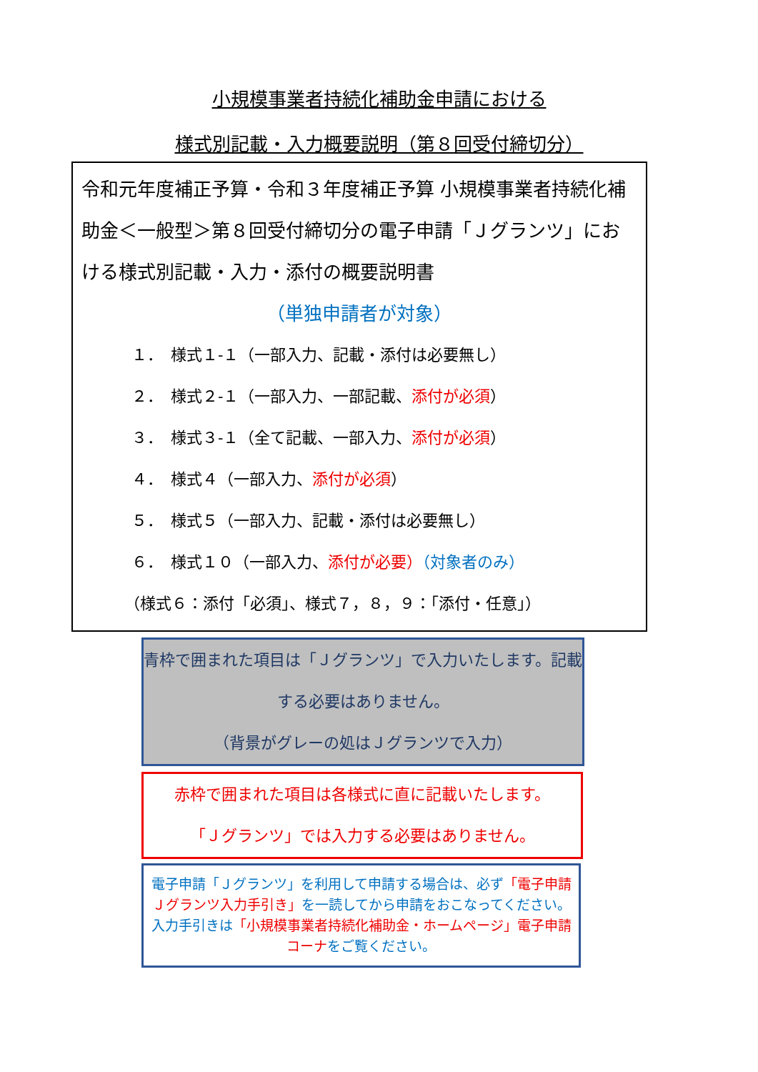小規模事業者持続化補助金申請における
様式別記載・入力概要説明（第８回受付締切分）
令和元年度補正予算・令和３年度補正予算 小規模事業者持続化補助金＜一般型＞第８回受付締切分の電子申請「Ｊグランツ」における様式別記載・入力・添付の概要説明書
（単独申請者が対象）
１．　様式１-１（一部入力、記載・添付は必要無し）
２．　様式２-１（一部入力、一部記載、添付が必須）
３．　様式３-１（全て記載、一部入力、添付が必須）
４．　様式４（一部入力、添付が必須）
５．　様式５（一部入力、記載・添付は必要無し）
６．　様式１０（一部入力、添付が必要）（対象者のみ）
（様式６：添付「必須」、様式７，８，９：「添付・任意」）
青枠で囲まれた項目は「Ｊグランツ」で入力いたします。記載する必要はありません。
（背景がグレーの処はＪグランツで入力）
赤枠で囲まれた項目は各様式に直に記載いたします。
「Ｊグランツ」では入力する必要はありません。
電子申請「Ｊグランツ」を利用して申請する場合は、必ず「電子申請Ｊグランツ入力手引き」を一読してから申請をおこなってください。入力手引きは「小規模事業者持続化補助金・ホームページ」電子申請コーナをご覧ください。